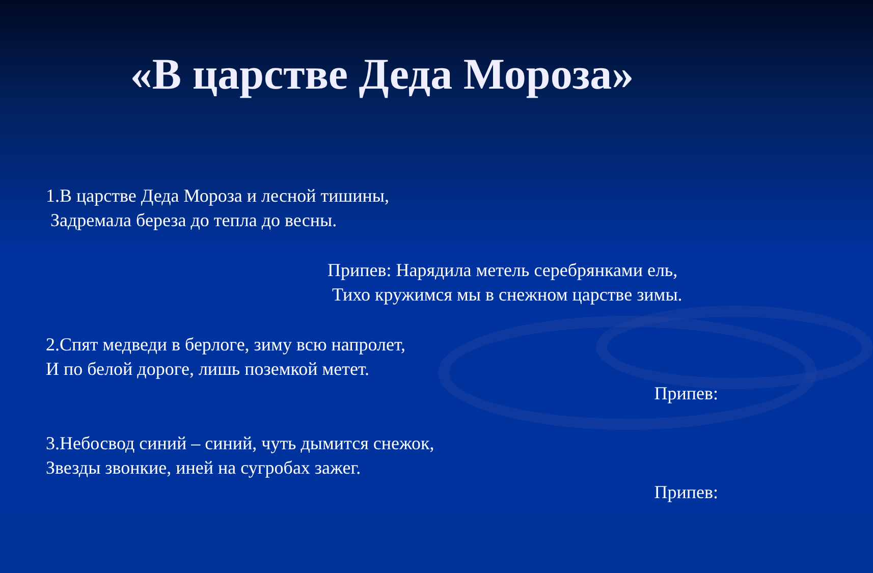«В царстве Деда Мороза»
1.В царстве Деда Мороза и лесной тишины,
Задремала береза до тепла до весны.
Припев: Нарядила метель серебрянками ель,
Тихо кружимся мы в снежном царстве зимы.
2.Спят медведи в берлоге, зиму всю напролет,
И по белой дороге, лишь поземкой метет.
Припев:
3.Небосвод синий – синий, чуть дымится снежок,
Звезды звонкие, иней на сугробах зажег.
Припев: